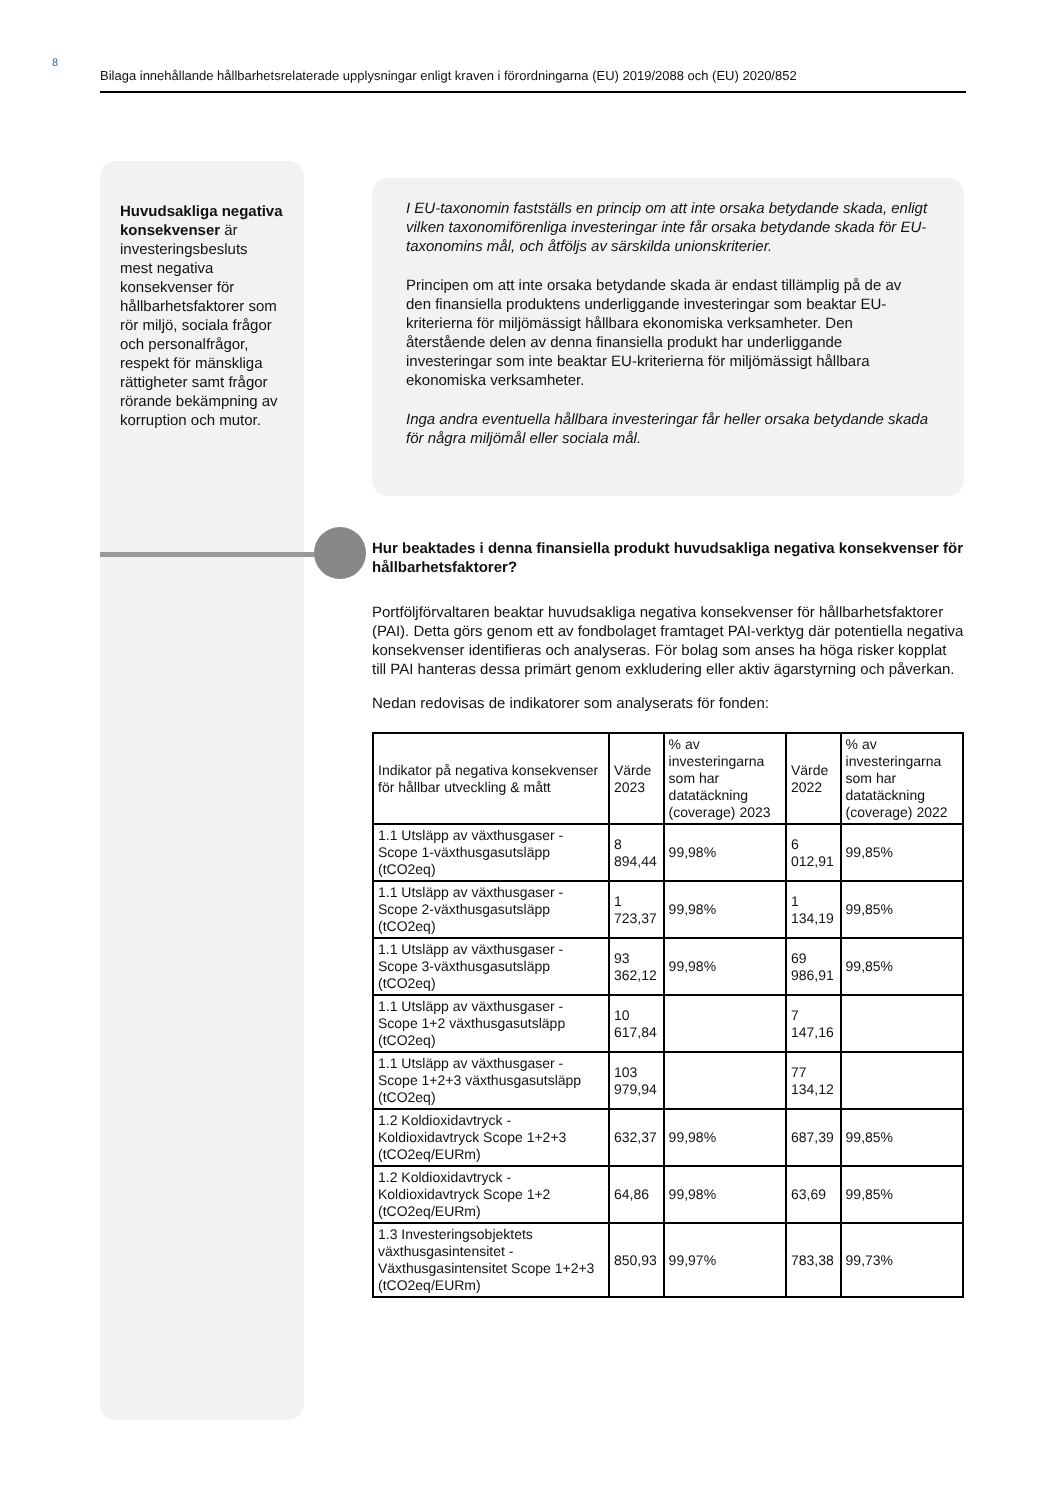8
Bilaga innehållande hållbarhetsrelaterade upplysningar enligt kraven i förordningarna (EU) 2019/2088 och (EU) 2020/852
Huvudsakliga negativa konsekvenser är investeringsbesluts mest negativa konsekvenser för hållbarhetsfaktorer som rör miljö, sociala frågor och personalfrågor, respekt för mänskliga rättigheter samt frågor rörande bekämpning av korruption och mutor.
I EU-taxonomin fastställs en princip om att inte orsaka betydande skada, enligt vilken taxonomiförenliga investeringar inte får orsaka betydande skada för EU-taxonomins mål, och åtföljs av särskilda unionskriterier.
Principen om att inte orsaka betydande skada är endast tillämplig på de av den finansiella produktens underliggande investeringar som beaktar EU-kriterierna för miljömässigt hållbara ekonomiska verksamheter. Den återstående delen av denna finansiella produkt har underliggande investeringar som inte beaktar EU-kriterierna för miljömässigt hållbara ekonomiska verksamheter.
Inga andra eventuella hållbara investeringar får heller orsaka betydande skada för några miljömål eller sociala mål.
Hur beaktades i denna finansiella produkt huvudsakliga negativa konsekvenser för hållbarhetsfaktorer?
Portföljförvaltaren beaktar huvudsakliga negativa konsekvenser för hållbarhetsfaktorer (PAI). Detta görs genom ett av fondbolaget framtaget PAI-verktyg där potentiella negativa konsekvenser identifieras och analyseras. För bolag som anses ha höga risker kopplat till PAI hanteras dessa primärt genom exkludering eller aktiv ägarstyrning och påverkan.
Nedan redovisas de indikatorer som analyserats för fonden:
| Indikator på negativa konsekvenser för hållbar utveckling & mått | Värde 2023 | % av investeringarna som har datatäckning (coverage) 2023 | Värde 2022 | % av investeringarna som har datatäckning (coverage) 2022 |
| --- | --- | --- | --- | --- |
| 1.1 Utsläpp av växthusgaser - Scope 1-växthusgasutsläpp (tCO2eq) | 8 894,44 | 99,98% | 6 012,91 | 99,85% |
| 1.1 Utsläpp av växthusgaser - Scope 2-växthusgasutsläpp (tCO2eq) | 1 723,37 | 99,98% | 1 134,19 | 99,85% |
| 1.1 Utsläpp av växthusgaser - Scope 3-växthusgasutsläpp (tCO2eq) | 93 362,12 | 99,98% | 69 986,91 | 99,85% |
| 1.1 Utsläpp av växthusgaser - Scope 1+2 växthusgasutsläpp (tCO2eq) | 10 617,84 | | 7 147,16 | |
| 1.1 Utsläpp av växthusgaser - Scope 1+2+3 växthusgasutsläpp (tCO2eq) | 103 979,94 | | 77 134,12 | |
| 1.2 Koldioxidavtryck - Koldioxidavtryck Scope 1+2+3 (tCO2eq/EURm) | 632,37 | 99,98% | 687,39 | 99,85% |
| 1.2 Koldioxidavtryck - Koldioxidavtryck Scope 1+2 (tCO2eq/EURm) | 64,86 | 99,98% | 63,69 | 99,85% |
| 1.3 Investeringsobjektets växthusgasintensitet - Växthusgasintensitet Scope 1+2+3 (tCO2eq/EURm) | 850,93 | 99,97% | 783,38 | 99,73% |